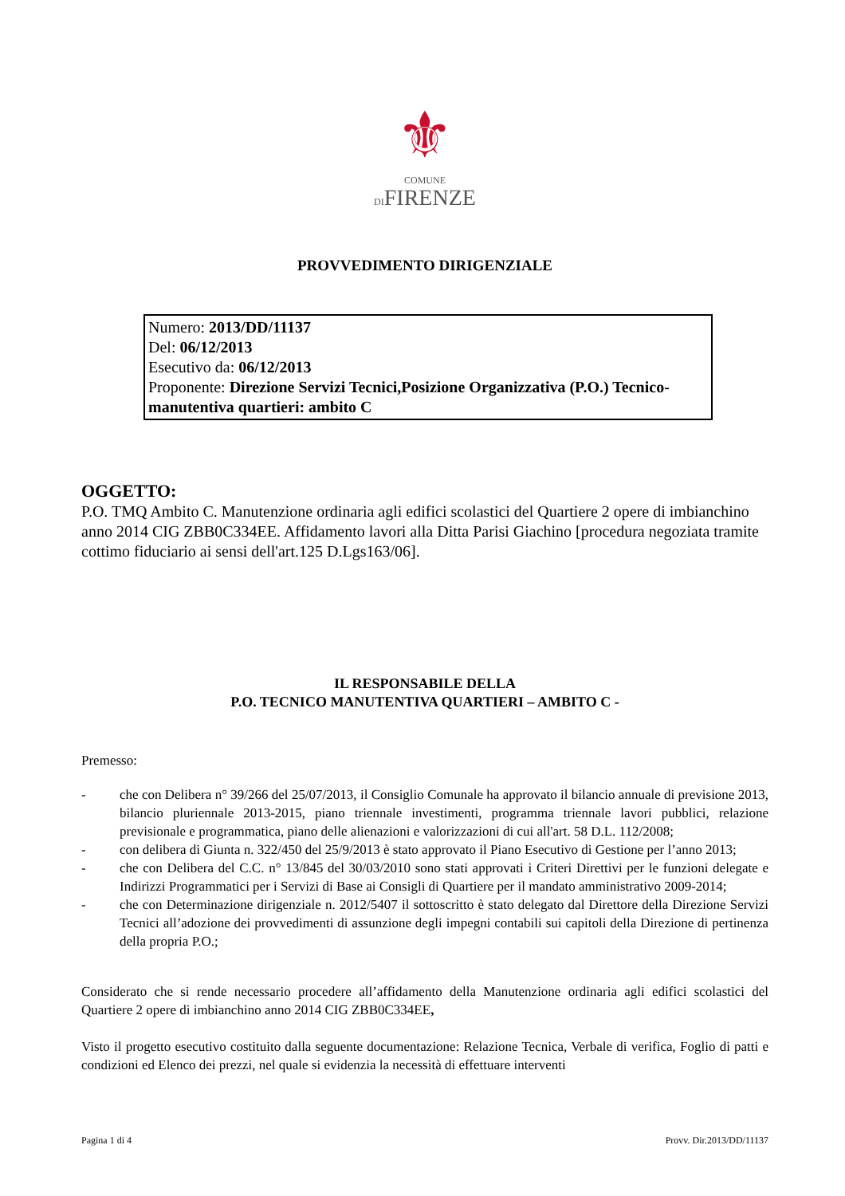⚜
COMUNE
DIFIRENZE
PROVVEDIMENTO DIRIGENZIALE
Numero: 2013/DD/11137
Del: 06/12/2013
Esecutivo da: 06/12/2013
Proponente: Direzione Servizi Tecnici,Posizione Organizzativa (P.O.) Tecnico-manutentiva quartieri: ambito C
OGGETTO:
P.O. TMQ Ambito C. Manutenzione ordinaria agli edifici scolastici del Quartiere 2 opere di imbianchino anno 2014 CIG ZBB0C334EE. Affidamento lavori alla Ditta Parisi Giachino [procedura negoziata tramite cottimo fiduciario ai sensi dell'art.125 D.Lgs163/06].
IL RESPONSABILE DELLA
P.O. TECNICO MANUTENTIVA QUARTIERI – AMBITO C -
Premesso:
- che con Delibera n° 39/266 del 25/07/2013, il Consiglio Comunale ha approvato il bilancio annuale di previsione 2013, bilancio pluriennale 2013-2015, piano triennale investimenti, programma triennale lavori pubblici, relazione previsionale e programmatica, piano delle alienazioni e valorizzazioni di cui all'art. 58 D.L. 112/2008;
- con delibera di Giunta n. 322/450 del 25/9/2013 è stato approvato il Piano Esecutivo di Gestione per l’anno 2013;
- che con Delibera del C.C. n° 13/845 del 30/03/2010 sono stati approvati i Criteri Direttivi per le funzioni delegate e Indirizzi Programmatici per i Servizi di Base ai Consigli di Quartiere per il mandato amministrativo 2009-2014;
- che con Determinazione dirigenziale n. 2012/5407 il sottoscritto è stato delegato dal Direttore della Direzione Servizi Tecnici all’adozione dei provvedimenti di assunzione degli impegni contabili sui capitoli della Direzione di pertinenza della propria P.O.;
Considerato che si rende necessario procedere all’affidamento della Manutenzione ordinaria agli edifici scolastici del Quartiere 2 opere di imbianchino anno 2014 CIG ZBB0C334EE,
Visto il progetto esecutivo costituito dalla seguente documentazione: Relazione Tecnica, Verbale di verifica, Foglio di patti e condizioni ed Elenco dei prezzi, nel quale si evidenzia la necessità di effettuare interventi
Pagina 1 di 4 Provv. Dir.2013/DD/11137